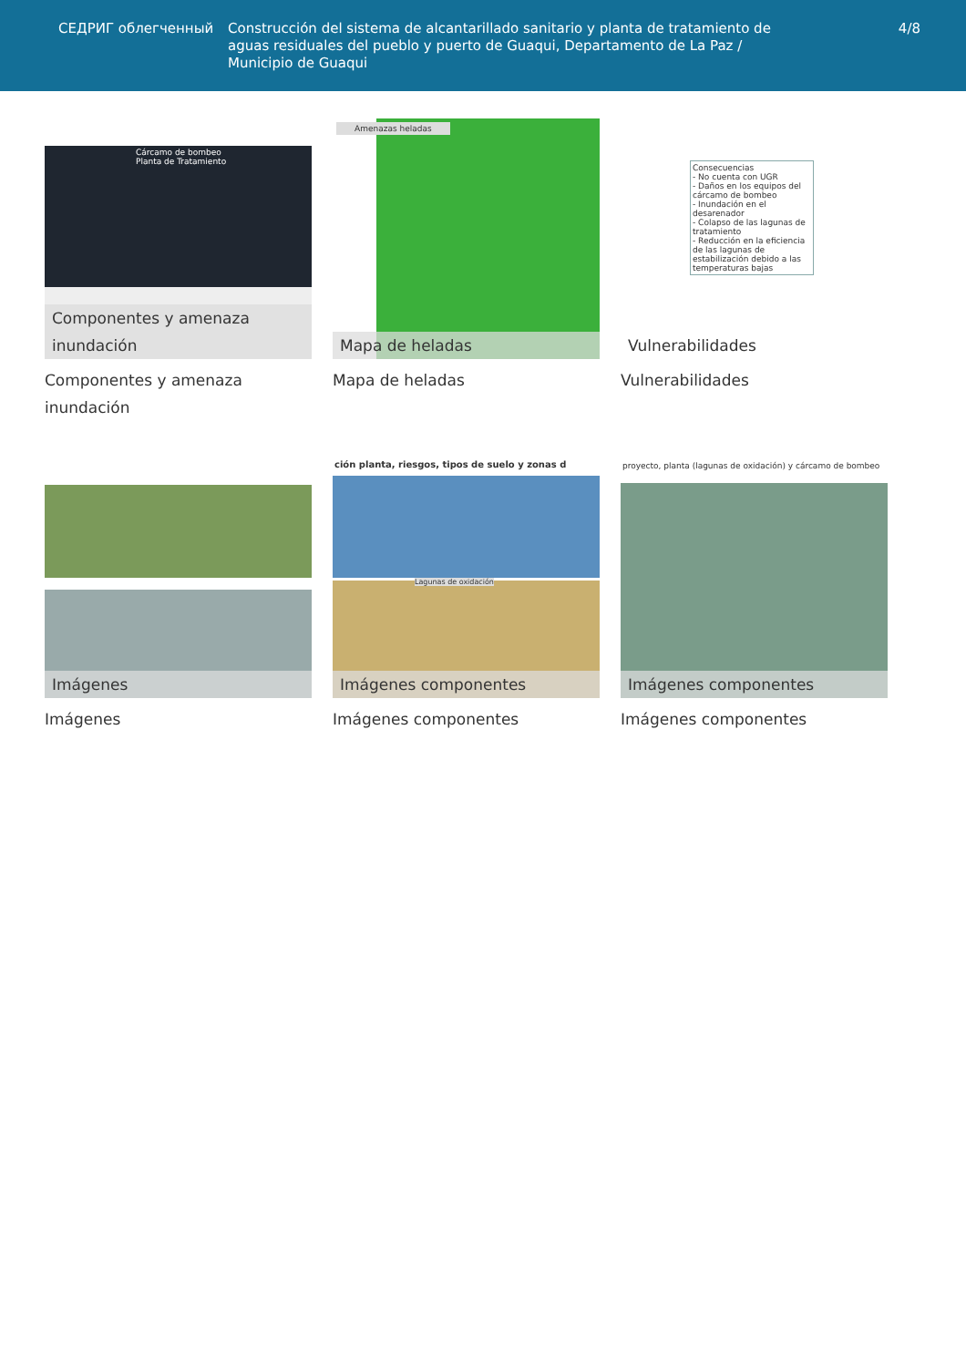СЕДРИГ облегченный Construcción del sistema de alcantarillado sanitario y planta de tratamiento de aguas residuales del pueblo y puerto de Guaqui, Departamento de La Paz / Municipio de Guaqui
4/8
Cárcamo de bombeo
Planta de Tratamiento
Componentes y amenaza inundación
Componentes y amenaza inundación
Amenazas heladas
Mapa de heladas
Mapa de heladas
Consecuencias
- No cuenta con UGR
- Daños en los equipos del cárcamo de bombeo
- Inundación en el desarenador
- Colapso de las lagunas de tratamiento
- Reducción en la eficiencia de las lagunas de estabilización debido a las temperaturas bajas
Vulnerabilidades
Vulnerabilidades
Imágenes
Imágenes
ción planta, riesgos, tipos de suelo y zonas d
Lagunas de oxidación
Imágenes componentes
Imágenes componentes
proyecto, planta (lagunas de oxidación) y cárcamo de bombeo
Imágenes componentes
Imágenes componentes